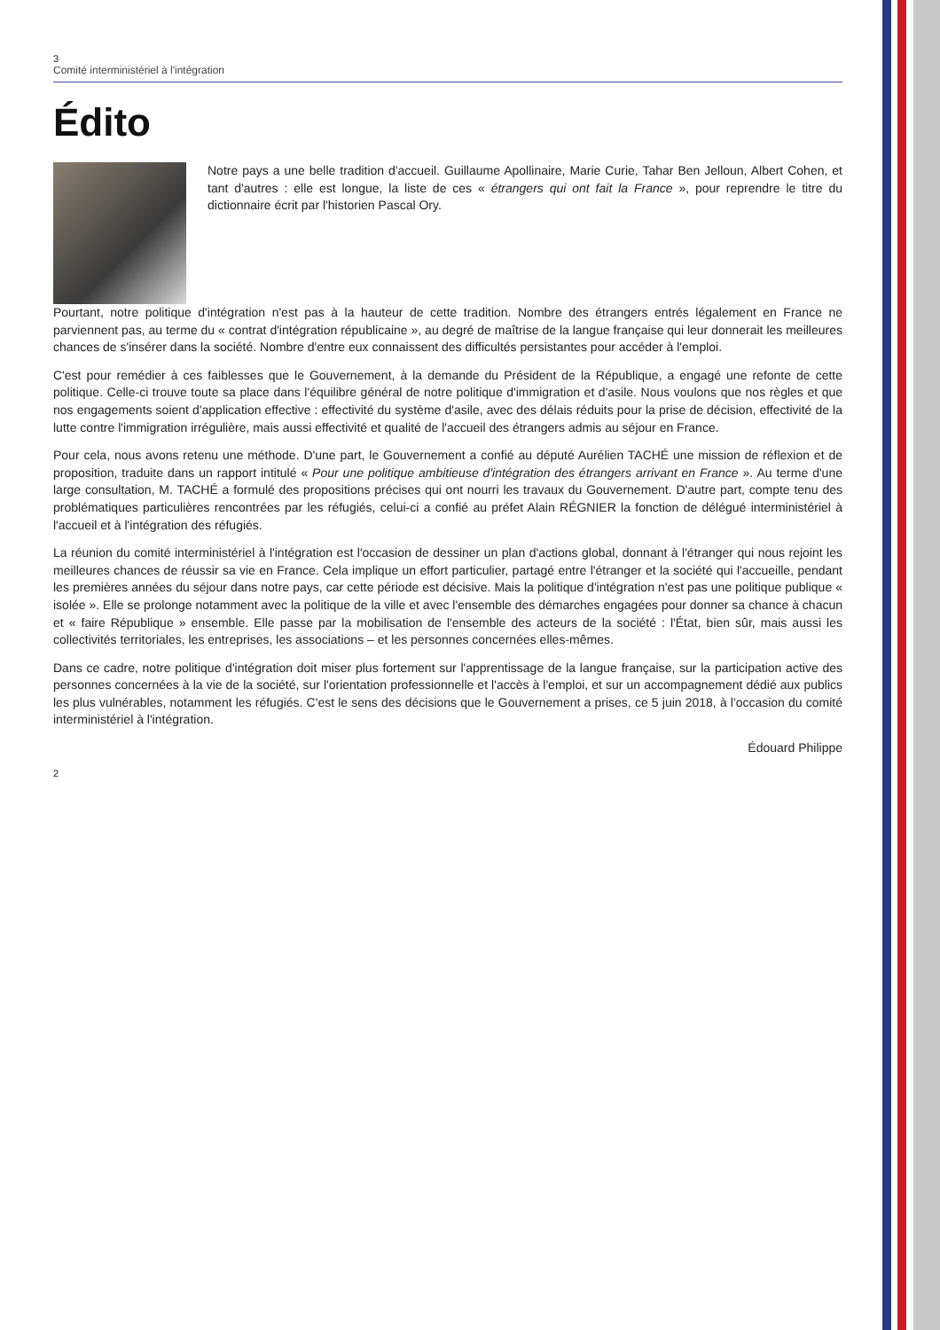3
Comité interministériel à l'intégration
Édito
Notre pays a une belle tradition d'accueil. Guillaume Apollinaire, Marie Curie, Tahar Ben Jelloun, Albert Cohen, et tant d'autres : elle est longue, la liste de ces « étrangers qui ont fait la France », pour reprendre le titre du dictionnaire écrit par l'historien Pascal Ory.
Pourtant, notre politique d'intégration n'est pas à la hauteur de cette tradition. Nombre des étrangers entrés légalement en France ne parviennent pas, au terme du « contrat d'intégration républicaine », au degré de maîtrise de la langue française qui leur donnerait les meilleures chances de s'insérer dans la société. Nombre d'entre eux connaissent des difficultés persistantes pour accéder à l'emploi.
C'est pour remédier à ces faiblesses que le Gouvernement, à la demande du Président de la République, a engagé une refonte de cette politique. Celle-ci trouve toute sa place dans l'équilibre général de notre politique d'immigration et d'asile. Nous voulons que nos règles et que nos engagements soient d'application effective : effectivité du système d'asile, avec des délais réduits pour la prise de décision, effectivité de la lutte contre l'immigration irrégulière, mais aussi effectivité et qualité de l'accueil des étrangers admis au séjour en France.
Pour cela, nous avons retenu une méthode. D'une part, le Gouvernement a confié au député Aurélien TACHÉ une mission de réflexion et de proposition, traduite dans un rapport intitulé « Pour une politique ambitieuse d'intégration des étrangers arrivant en France ». Au terme d'une large consultation, M. TACHÉ a formulé des propositions précises qui ont nourri les travaux du Gouvernement. D'autre part, compte tenu des problématiques particulières rencontrées par les réfugiés, celui-ci a confié au préfet Alain RÉGNIER la fonction de délégué interministériel à l'accueil et à l'intégration des réfugiés.
La réunion du comité interministériel à l'intégration est l'occasion de dessiner un plan d'actions global, donnant à l'étranger qui nous rejoint les meilleures chances de réussir sa vie en France. Cela implique un effort particulier, partagé entre l'étranger et la société qui l'accueille, pendant les premières années du séjour dans notre pays, car cette période est décisive. Mais la politique d'intégration n'est pas une politique publique « isolée ». Elle se prolonge notamment avec la politique de la ville et avec l'ensemble des démarches engagées pour donner sa chance à chacun et « faire République » ensemble. Elle passe par la mobilisation de l'ensemble des acteurs de la société : l'État, bien sûr, mais aussi les collectivités territoriales, les entreprises, les associations – et les personnes concernées elles-mêmes.
Dans ce cadre, notre politique d'intégration doit miser plus fortement sur l'apprentissage de la langue française, sur la participation active des personnes concernées à la vie de la société, sur l'orientation professionnelle et l'accès à l'emploi, et sur un accompagnement dédié aux publics les plus vulnérables, notamment les réfugiés. C'est le sens des décisions que le Gouvernement a prises, ce 5 juin 2018, à l'occasion du comité interministériel à l'intégration.
Édouard Philippe
2